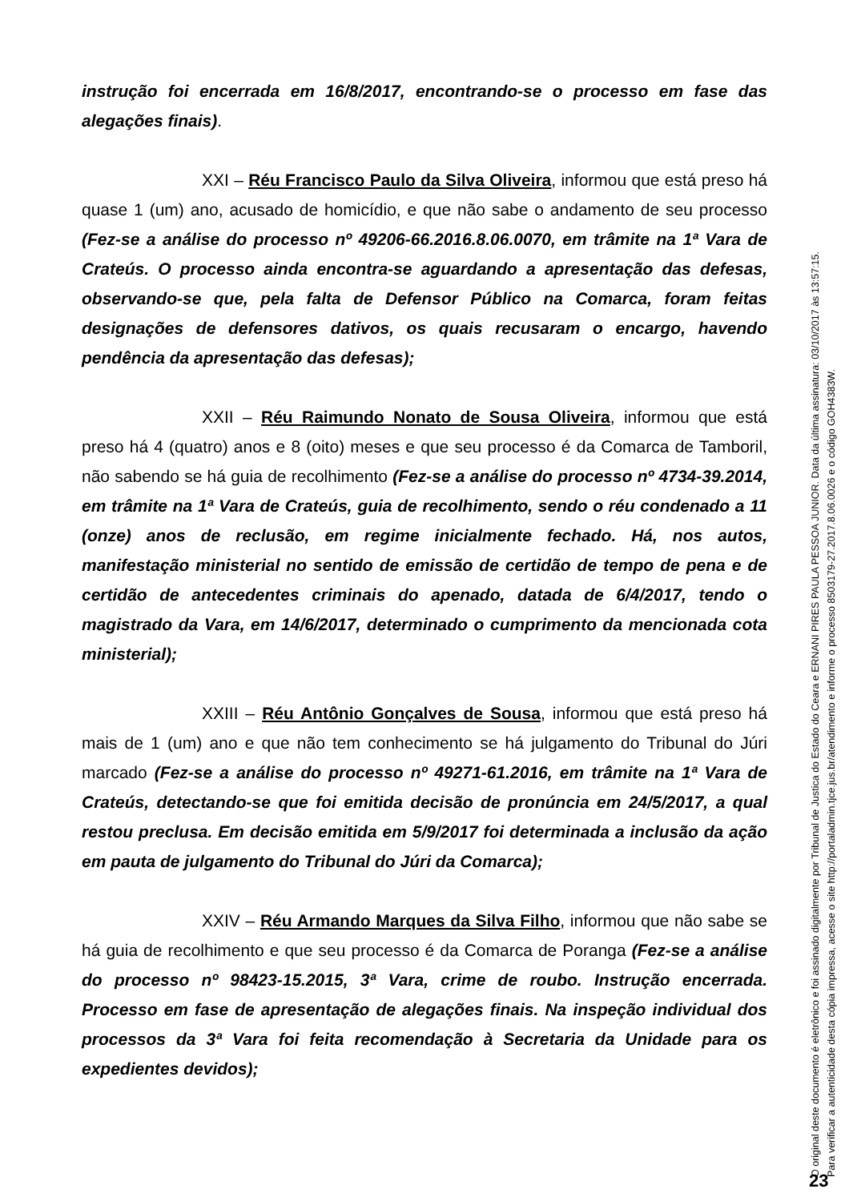instrução foi encerrada em 16/8/2017, encontrando-se o processo em fase das alegações finais).
XXI – Réu Francisco Paulo da Silva Oliveira, informou que está preso há quase 1 (um) ano, acusado de homicídio, e que não sabe o andamento de seu processo (Fez-se a análise do processo nº 49206-66.2016.8.06.0070, em trâmite na 1ª Vara de Crateús. O processo ainda encontra-se aguardando a apresentação das defesas, observando-se que, pela falta de Defensor Público na Comarca, foram feitas designações de defensores dativos, os quais recusaram o encargo, havendo pendência da apresentação das defesas);
XXII – Réu Raimundo Nonato de Sousa Oliveira, informou que está preso há 4 (quatro) anos e 8 (oito) meses e que seu processo é da Comarca de Tamboril, não sabendo se há guia de recolhimento (Fez-se a análise do processo nº 4734-39.2014, em trâmite na 1ª Vara de Crateús, guia de recolhimento, sendo o réu condenado a 11 (onze) anos de reclusão, em regime inicialmente fechado. Há, nos autos, manifestação ministerial no sentido de emissão de certidão de tempo de pena e de certidão de antecedentes criminais do apenado, datada de 6/4/2017, tendo o magistrado da Vara, em 14/6/2017, determinado o cumprimento da mencionada cota ministerial);
XXIII – Réu Antônio Gonçalves de Sousa, informou que está preso há mais de 1 (um) ano e que não tem conhecimento se há julgamento do Tribunal do Júri marcado (Fez-se a análise do processo nº 49271-61.2016, em trâmite na 1ª Vara de Crateús, detectando-se que foi emitida decisão de pronúncia em 24/5/2017, a qual restou preclusa. Em decisão emitida em 5/9/2017 foi determinada a inclusão da ação em pauta de julgamento do Tribunal do Júri da Comarca);
XXIV – Réu Armando Marques da Silva Filho, informou que não sabe se há guia de recolhimento e que seu processo é da Comarca de Poranga (Fez-se a análise do processo nº 98423-15.2015, 3ª Vara, crime de roubo. Instrução encerrada. Processo em fase de apresentação de alegações finais. Na inspeção individual dos processos da 3ª Vara foi feita recomendação à Secretaria da Unidade para os expedientes devidos);
O original deste documento é eletrônico e foi assinado digitalmente por Tribunal de Justica do Estado do Ceara e ERNANI PIRES PAULA PESSOA JUNIOR. Data da última assinatura: 03/10/2017 às 13:57:15.
Para verificar a autenticidade desta cópia impressa, acesse o site http://portaladmin.tjce.jus.br/atendimento e informe o processo 8503179-27.2017.8.06.0026 e o código GOH4383W.
23